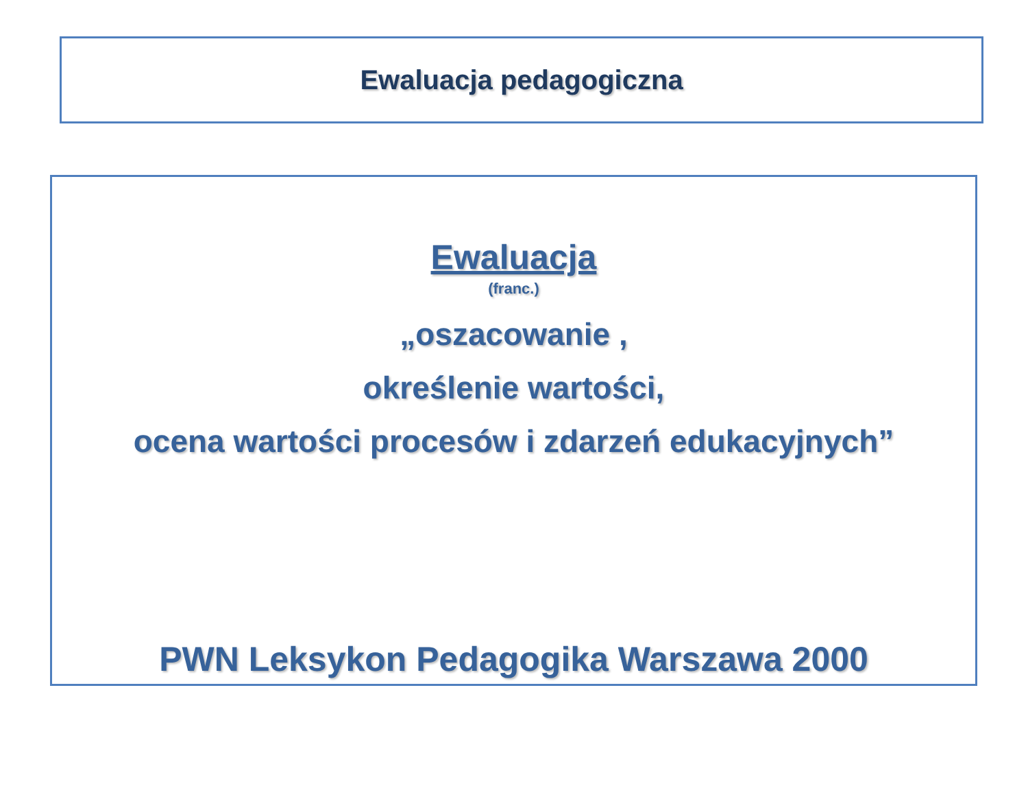Ewaluacja pedagogiczna
Ewaluacja
(franc.)
„oszacowanie ,
określenie wartości,
ocena wartości procesów i zdarzeń edukacyjnych”
PWN Leksykon Pedagogika Warszawa 2000